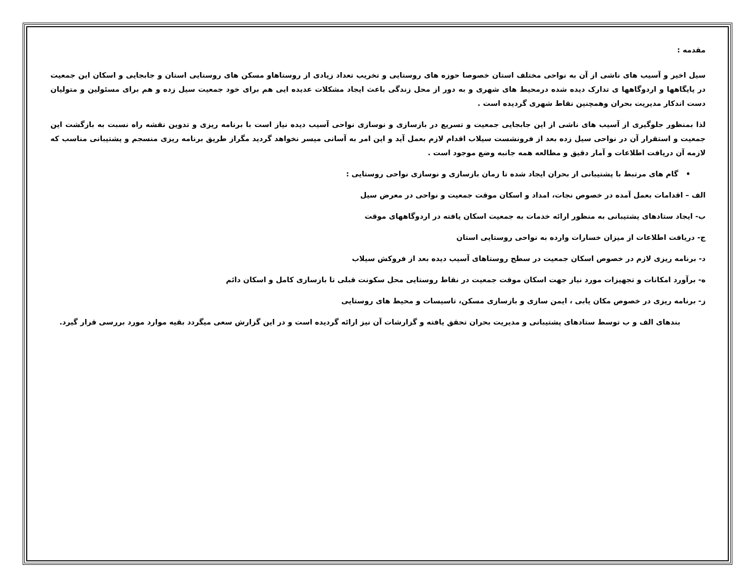مقدمه :
سیل اخیر و آسیب های ناشی از آن به نواحی مختلف استان خصوصا حوزه های روستایی و تخریب تعداد زیادی از روستاهاو مسکن های روستایی استان و جابجایی و اسکان این جمعیت در پایگاهها و اردوگاهها ی تدارک دیده شده درمحیط های شهری و به دور از محل زندگی باعث ایجاد مشکلات عدیده ایی هم برای خود جمعیت سیل زده و هم برای مسئولین و متولیان دست اندکار مدیریت بحران وهمچنین نقاط شهری گردیده است .
لذا بمنظور جلوگیری از آسیب های ناشی از این جابجایی جمعیت و تسریع در بازسازی و نوسازی نواحی آسیب دیده نیاز است با برنامه ریزی و تدوین نقشه راه نسبت به بازگشت این جمعیت و استقرار آن در نواحی سیل زده بعد از فرونشست سیلاب اقدام لازم بعمل آید و این امر به آسانی میسر نخواهد گردید مگراز طریق برنامه ریزی منسجم و پشتیبانی مناسب که لازمه آن دریافت اطلاعات و آمار دقیق و مطالعه همه جانبه وضع موجود است .
• گام های مرتبط با پشتیبانی از بحران ایجاد شده تا زمان بازسازی و نوسازی نواحی روستایی :
الف – اقدامات بعمل آمده در خصوص نجات، امداد و اسکان موقت جمعیت و نواحی در معرض سیل
ب- ایجاد ستادهای پشتیبانی به منظور ارائه خدمات به جمعیت اسکان یافته در اردوگاههای موقت
ج- دریافت اطلاعات از میزان خسارات وارده به نواحی روستایی استان
د- برنامه ریزی لازم در خصوص اسکان جمعیت در سطح روستاهای آسیب دیده بعد از فروکش سیلاب
ه- برآورد امکانات و تجهیزات مورد نیاز جهت اسکان موقت جمعیت در نقاط روستایی محل سکونت قبلی تا بازسازی کامل و اسکان دائم
ز- برنامه ریزی در خصوص مکان یابی ، ایمن سازی و بازسازی مسکن، تاسیسات و محیط های روستایی
بندهای الف و ب توسط ستادهای پشتیبانی و مدیریت بحران تحقق یافته و گزارشات آن نیز ارائه گردیده است و در این گزارش سعی میگردد بقیه موارد مورد بررسی قرار گیرد.